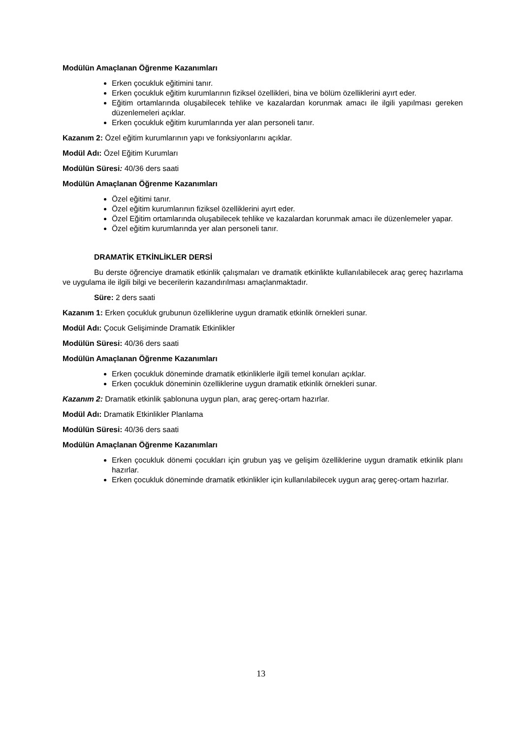Modülün Amaçlanan Öğrenme Kazanımları
Erken çocukluk eğitimini tanır.
Erken çocukluk eğitim kurumlarının fiziksel özellikleri, bina ve bölüm özelliklerini ayırt eder.
Eğitim ortamlarında oluşabilecek tehlike ve kazalardan korunmak amacı ile ilgili yapılması gereken düzenlemeleri açıklar.
Erken çocukluk eğitim kurumlarında yer alan personeli tanır.
Kazanım 2: Özel eğitim kurumlarının yapı ve fonksiyonlarını açıklar.
Modül Adı: Özel Eğitim Kurumları
Modülün Süresi: 40/36 ders saati
Modülün Amaçlanan Öğrenme Kazanımları
Özel eğitimi tanır.
Özel eğitim kurumlarının fiziksel özelliklerini ayırt eder.
Özel Eğitim ortamlarında oluşabilecek tehlike ve kazalardan korunmak amacı ile düzenlemeler yapar.
Özel eğitim kurumlarında yer alan personeli tanır.
DRAMATİK ETKİNLİKLER DERSİ
Bu derste öğrenciye dramatik etkinlik çalışmaları ve dramatik etkinlikte kullanılabilecek araç gereç hazırlama ve uygulama ile ilgili bilgi ve becerilerin kazandırılması amaçlanmaktadır.
Süre: 2 ders saati
Kazanım 1: Erken çocukluk grubunun özelliklerine uygun dramatik etkinlik örnekleri sunar.
Modül Adı: Çocuk Gelişiminde Dramatik Etkinlikler
Modülün Süresi: 40/36 ders saati
Modülün Amaçlanan Öğrenme Kazanımları
Erken çocukluk döneminde dramatik etkinliklerle ilgili temel konuları açıklar.
Erken çocukluk döneminin özelliklerine uygun dramatik etkinlik örnekleri sunar.
Kazanım 2: Dramatik etkinlik şablonuna uygun plan, araç gereç-ortam hazırlar.
Modül Adı: Dramatik Etkinlikler Planlama
Modülün Süresi: 40/36 ders saati
Modülün Amaçlanan Öğrenme Kazanımları
Erken çocukluk dönemi çocukları için grubun yaş ve gelişim özelliklerine uygun dramatik etkinlik planı hazırlar.
Erken çocukluk döneminde dramatik etkinlikler için kullanılabilecek uygun araç gereç-ortam hazırlar.
13